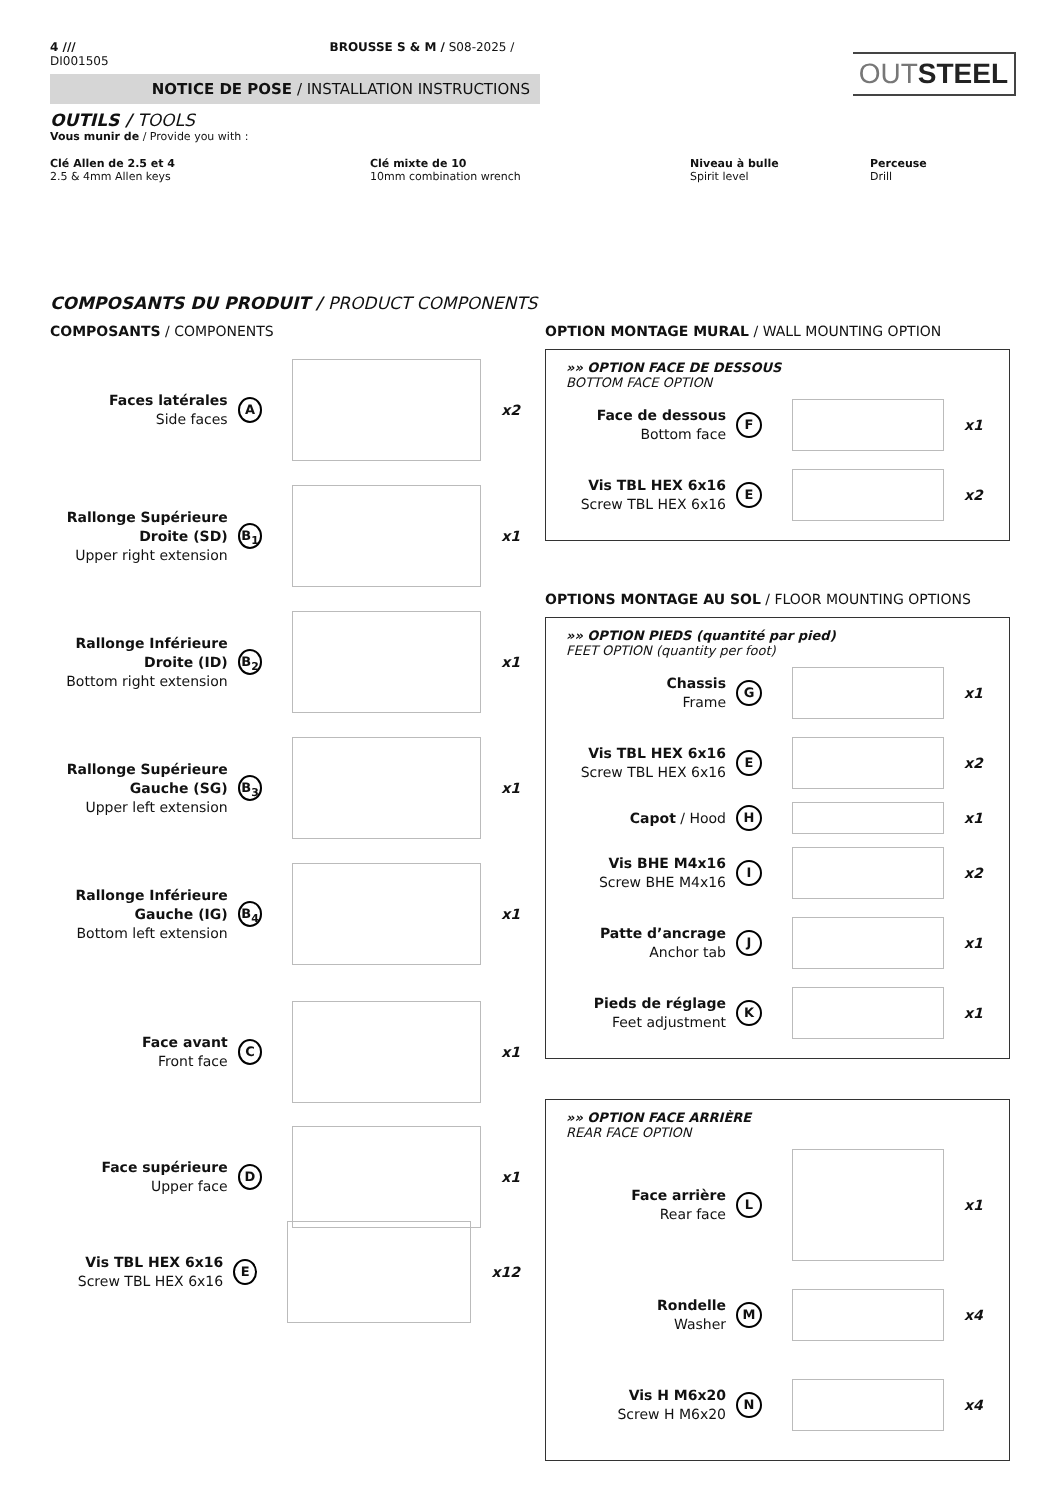4 /// BROUSSE S & M / S08-2025 / DI001505
NOTICE DE POSE / INSTALLATION INSTRUCTIONS
OUTSTEEL
OUTILS / TOOLS
Vous munir de / Provide you with :
Clé Allen de 2.5 et 4
2.5 & 4mm Allen keys
Clé mixte de 10
10mm combination wrench
Niveau à bulle
Spirit level
Perceuse
Drill
COMPOSANTS DU PRODUIT / PRODUCT COMPONENTS
COMPOSANTS / COMPONENTS
Faces latérales
Side faces
A
x2
Rallonge Supérieure Droite (SD)
Upper right extension
B<sub>1</sub>
x1
Rallonge Inférieure Droite (ID)
Bottom right extension
B<sub>2</sub>
x1
Rallonge Supérieure Gauche (SG)
Upper left extension
B<sub>3</sub>
x1
Rallonge Inférieure Gauche (IG)
Bottom left extension
B<sub>4</sub>
x1
Face avant
Front face
C
x1
Face supérieure
Upper face
D
x1
Vis TBL HEX 6x16
Screw TBL HEX 6x16
E
x12
OPTION MONTAGE MURAL / WALL MOUNTING OPTION
»» OPTION FACE DE DESSOUS
BOTTOM FACE OPTION
Face de dessous
Bottom face
F
x1
Vis TBL HEX 6x16
Screw TBL HEX 6x16
E
x2
OPTIONS MONTAGE AU SOL / FLOOR MOUNTING OPTIONS
»» OPTION PIEDS (quantité par pied)
FEET OPTION (quantity per foot)
Chassis
Frame
G
x1
Vis TBL HEX 6x16
Screw TBL HEX 6x16
E
x2
Capot / Hood
H
x1
Vis BHE M4x16
Screw BHE M4x16
I
x2
Patte d’ancrage
Anchor tab
J
x1
Pieds de réglage
Feet adjustment
K
x1
»» OPTION FACE ARRIÈRE
REAR FACE OPTION
Face arrière
Rear face
L
x1
Rondelle
Washer
M
x4
Vis H M6x20
Screw H M6x20
N
x4